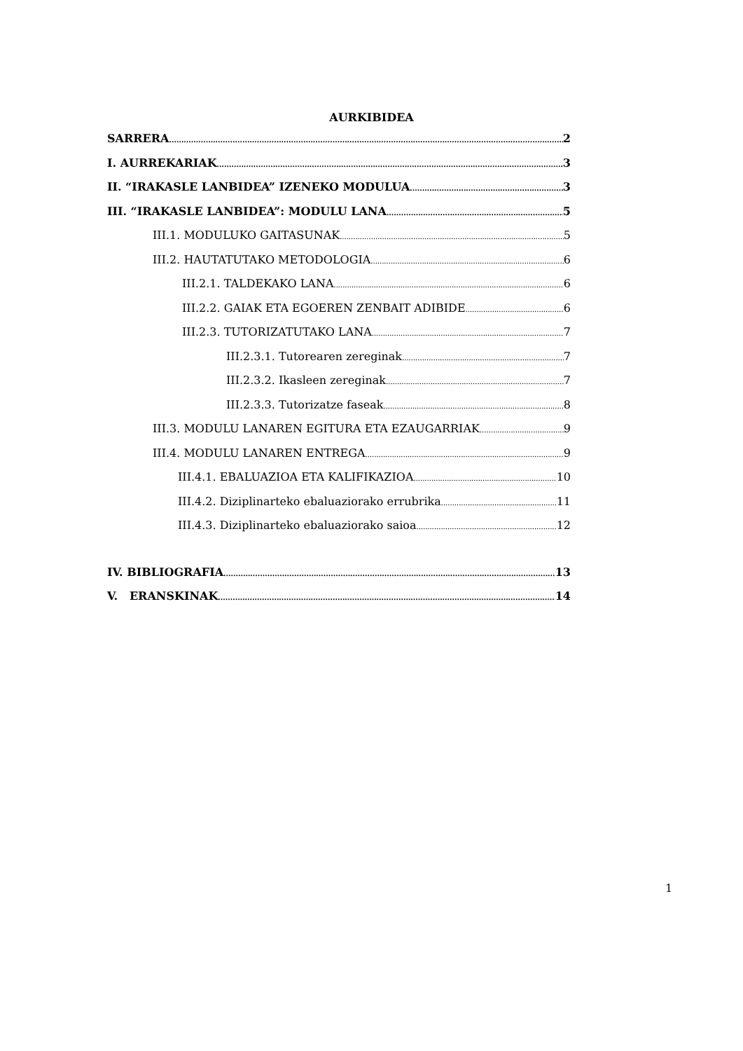AURKIBIDEA
SARRERA 2
I. AURREKARIAK 3
II. “IRAKASLE LANBIDEA” IZENEKO MODULUA 3
III. “IRAKASLE LANBIDEA”: MODULU LANA 5
III.1. MODULUKO GAITASUNAK 5
III.2. HAUTATUTAKO METODOLOGIA 6
III.2.1. TALDEKAKO LANA 6
III.2.2. GAIAK ETA EGOEREN ZENBAIT ADIBIDE 6
III.2.3. TUTORIZATUTAKO LANA 7
III.2.3.1. Tutorearen zereginak 7
III.2.3.2. Ikasleen zereginak 7
III.2.3.3. Tutorizatze faseak 8
III.3. MODULU LANAREN EGITURA ETA EZAUGARRIAK 9
III.4. MODULU LANAREN ENTREGA 9
III.4.1. EBALUAZIOA ETA KALIFIKAZIOA 10
III.4.2. Diziplinarteko ebaluaziorako errubrika 11
III.4.3. Diziplinarteko ebaluaziorako saioa 12
IV. BIBLIOGRAFIA 13
V. ERANSKINAK 14
1